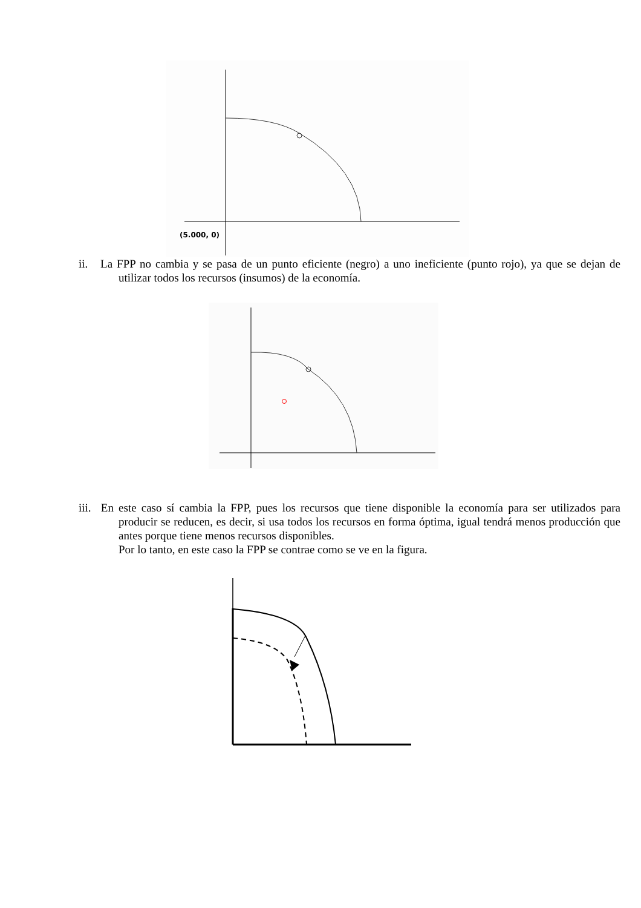(5.000, 0)
ii. La FPP no cambia y se pasa de un punto eficiente (negro) a uno ineficiente (punto rojo), ya que se dejan de utilizar todos los recursos (insumos) de la economía.
iii. En este caso sí cambia la FPP, pues los recursos que tiene disponible la economía para ser utilizados para producir se reducen, es decir, si usa todos los recursos en forma óptima, igual tendrá menos producción que antes porque tiene menos recursos disponibles.
Por lo tanto, en este caso la FPP se contrae como se ve en la figura.